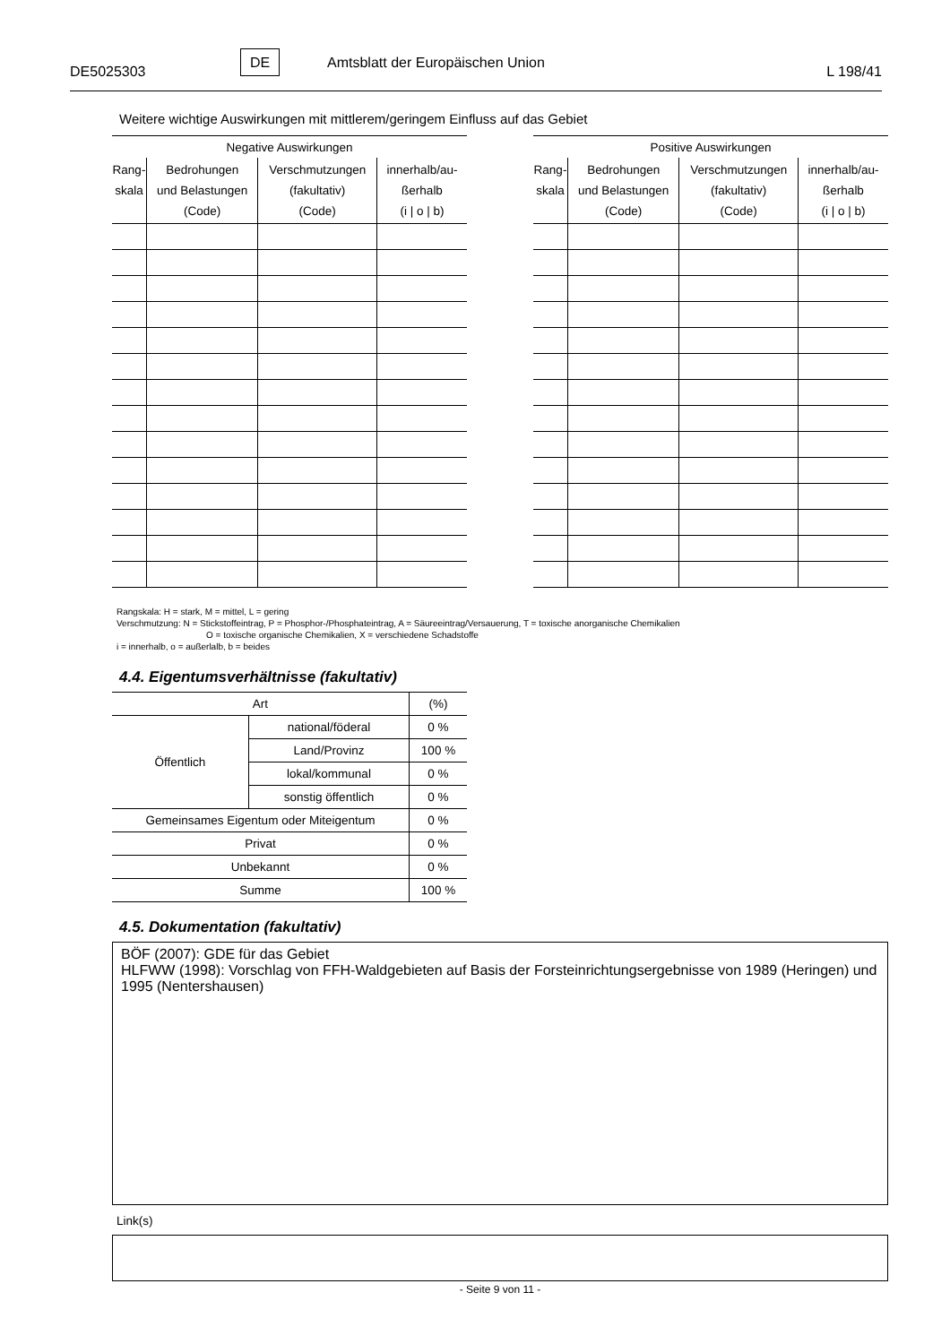DE5025303
DE
Amtsblatt der Europäischen Union
L 198/41
Weitere wichtige Auswirkungen mit mittlerem/geringem Einfluss auf das Gebiet
| Negative Auswirkungen | | | |
| --- | --- | --- | --- |
| Rang- skala | Bedrohungen und Belastungen (Code) | Verschmutzungen (fakultativ) (Code) | innerhalb/au- ßerhalb (i / o / b) |
| Positive Auswirkungen | | | |
| --- | --- | --- | --- |
| Rang- skala | Bedrohungen und Belastungen (Code) | Verschmutzungen (fakultativ) (Code) | innerhalb/au- ßerhalb (i / o / b) |
Rangskala: H = stark, M = mittel, L = gering
Verschmutzung: N = Stickstoffeintrag, P = Phosphor-/Phosphateintrag, A = Säureeintrag/Versauerung, T = toxische anorganische Chemikalien
O = toxische organische Chemikalien, X = verschiedene Schadstoffe
i = innerhalb, o = außerlalb, b = beides
4.4. Eigentumsverhältnisse (fakultativ)
| Art | | (%) |
| Öffentlich | national/föderal | 0 % |
| | Land/Provinz | 100 % |
| | lokal/kommunal | 0 % |
| | sonstig öffentlich | 0 % |
| Gemeinsames Eigentum oder Miteigentum | | 0 % |
| Privat | | 0 % |
| Unbekannt | | 0 % |
| Summe | | 100 % |
4.5. Dokumentation (fakultativ)
BÖF (2007): GDE für das Gebiet
HLFWW (1998): Vorschlag von FFH-Waldgebieten auf Basis der Forsteinrichtungsergebnisse von 1989 (Heringen) und 1995 (Nentershausen)
Link(s)
- Seite 9 von 11 -